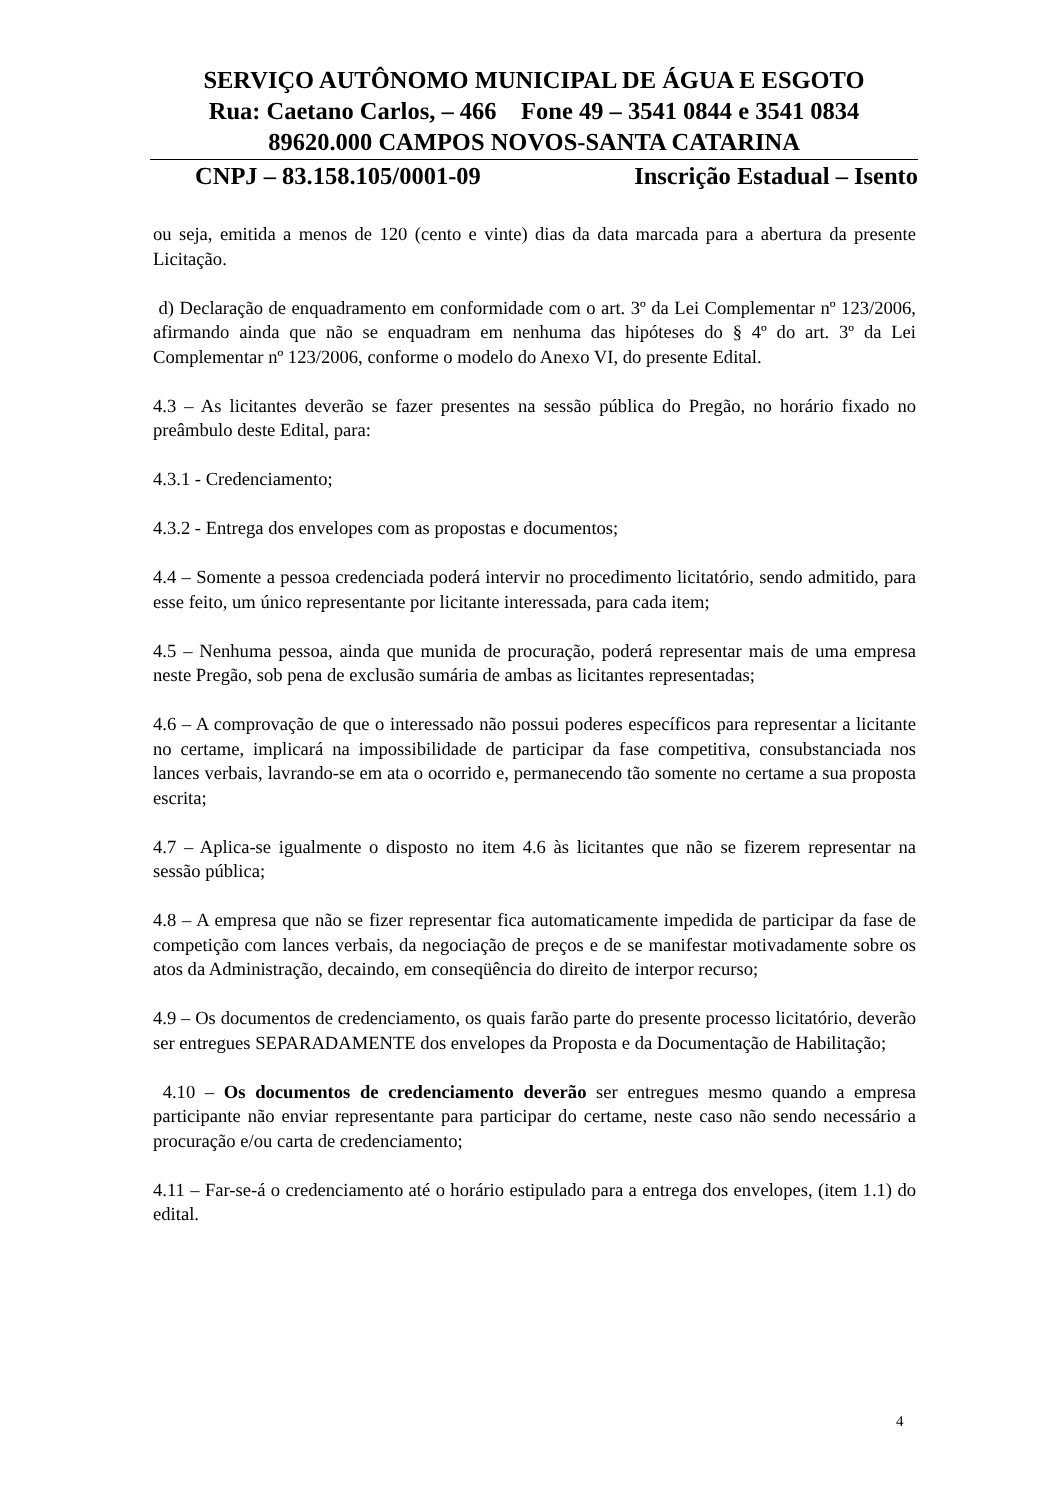SERVIÇO AUTÔNOMO MUNICIPAL DE ÁGUA E ESGOTO
Rua: Caetano Carlos, – 466 Fone 49 – 3541 0844 e 3541 0834
89620.000 CAMPOS NOVOS-SANTA CATARINA
CNPJ – 83.158.105/0001-09 Inscrição Estadual – Isento
ou seja, emitida a menos de 120 (cento e vinte) dias da data marcada para a abertura da presente Licitação.
d) Declaração de enquadramento em conformidade com o art. 3º da Lei Complementar nº 123/2006, afirmando ainda que não se enquadram em nenhuma das hipóteses do § 4º do art. 3º da Lei Complementar nº 123/2006, conforme o modelo do Anexo VI, do presente Edital.
4.3 – As licitantes deverão se fazer presentes na sessão pública do Pregão, no horário fixado no preâmbulo deste Edital, para:
4.3.1 - Credenciamento;
4.3.2 - Entrega dos envelopes com as propostas e documentos;
4.4 – Somente a pessoa credenciada poderá intervir no procedimento licitatório, sendo admitido, para esse feito, um único representante por licitante interessada, para cada item;
4.5 – Nenhuma pessoa, ainda que munida de procuração, poderá representar mais de uma empresa neste Pregão, sob pena de exclusão sumária de ambas as licitantes representadas;
4.6 – A comprovação de que o interessado não possui poderes específicos para representar a licitante no certame, implicará na impossibilidade de participar da fase competitiva, consubstanciada nos lances verbais, lavrando-se em ata o ocorrido e, permanecendo tão somente no certame a sua proposta escrita;
4.7 – Aplica-se igualmente o disposto no item 4.6 às licitantes que não se fizerem representar na sessão pública;
4.8 – A empresa que não se fizer representar fica automaticamente impedida de participar da fase de competição com lances verbais, da negociação de preços e de se manifestar motivadamente sobre os atos da Administração, decaindo, em conseqüência do direito de interpor recurso;
4.9 – Os documentos de credenciamento, os quais farão parte do presente processo licitatório, deverão ser entregues SEPARADAMENTE dos envelopes da Proposta e da Documentação de Habilitação;
4.10 – Os documentos de credenciamento deverão ser entregues mesmo quando a empresa participante não enviar representante para participar do certame, neste caso não sendo necessário a procuração e/ou carta de credenciamento;
4.11 – Far-se-á o credenciamento até o horário estipulado para a entrega dos envelopes, (item 1.1) do edital.
4